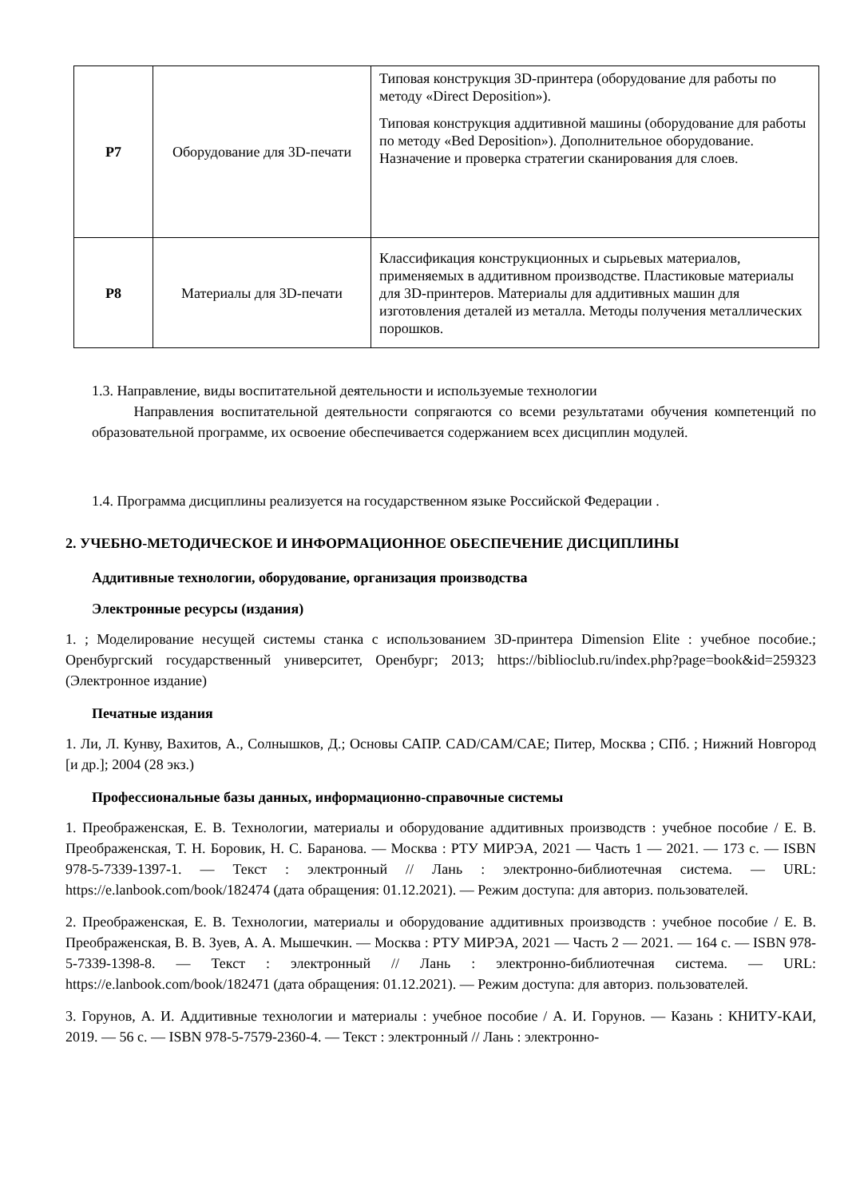| Р7 | Оборудование для 3D-печати | Типовая конструкция 3D-принтера (оборудование для работы по методу «Direct Deposition»). Типовая конструкция аддитивной машины (оборудование для работы по методу «Bed Deposition»). Дополнительное оборудование. Назначение и проверка стратегии сканирования для слоев. |
| Р8 | Материалы для 3D-печати | Классификация конструкционных и сырьевых материалов, применяемых в аддитивном производстве. Пластиковые материалы для 3D-принтеров. Материалы для аддитивных машин для изготовления деталей из металла. Методы получения металлических порошков. |
1.3. Направление, виды воспитательной деятельности и используемые технологии
Направления воспитательной деятельности сопрягаются со всеми результатами обучения компетенций по образовательной программе, их освоение обеспечивается содержанием всех дисциплин модулей.
1.4. Программа дисциплины реализуется на государственном языке Российской Федерации .
2. УЧЕБНО-МЕТОДИЧЕСКОЕ И ИНФОРМАЦИОННОЕ ОБЕСПЕЧЕНИЕ ДИСЦИПЛИНЫ
Аддитивные технологии, оборудование, организация производства
Электронные ресурсы (издания)
1. ; Моделирование несущей системы станка с использованием 3D-принтера Dimension Elite : учебное пособие.; Оренбургский государственный университет, Оренбург; 2013; https://biblioclub.ru/index.php?page=book&id=259323 (Электронное издание)
Печатные издания
1. Ли, Л. Кунву, Вахитов, А., Солнышков, Д.; Основы САПР. CAD/CAM/CAE; Питер, Москва ; СПб. ; Нижний Новгород [и др.]; 2004 (28 экз.)
Профессиональные базы данных, информационно-справочные системы
1. Преображенская, Е. В. Технологии, материалы и оборудование аддитивных производств : учебное пособие / Е. В. Преображенская, Т. Н. Боровик, Н. С. Баранова. — Москва : РТУ МИРЭА, 2021 — Часть 1 — 2021. — 173 с. — ISBN 978-5-7339-1397-1. — Текст : электронный // Лань : электронно-библиотечная система. — URL: https://e.lanbook.com/book/182474 (дата обращения: 01.12.2021). — Режим доступа: для авториз. пользователей.
2. Преображенская, Е. В. Технологии, материалы и оборудование аддитивных производств : учебное пособие / Е. В. Преображенская, В. В. Зуев, А. А. Мышечкин. — Москва : РТУ МИРЭА, 2021 — Часть 2 — 2021. — 164 с. — ISBN 978-5-7339-1398-8. — Текст : электронный // Лань : электронно-библиотечная система. — URL: https://e.lanbook.com/book/182471 (дата обращения: 01.12.2021). — Режим доступа: для авториз. пользователей.
3. Горунов, А. И. Аддитивные технологии и материалы : учебное пособие / А. И. Горунов. — Казань : КНИТУ-КАИ, 2019. — 56 с. — ISBN 978-5-7579-2360-4. — Текст : электронный // Лань : электронно-